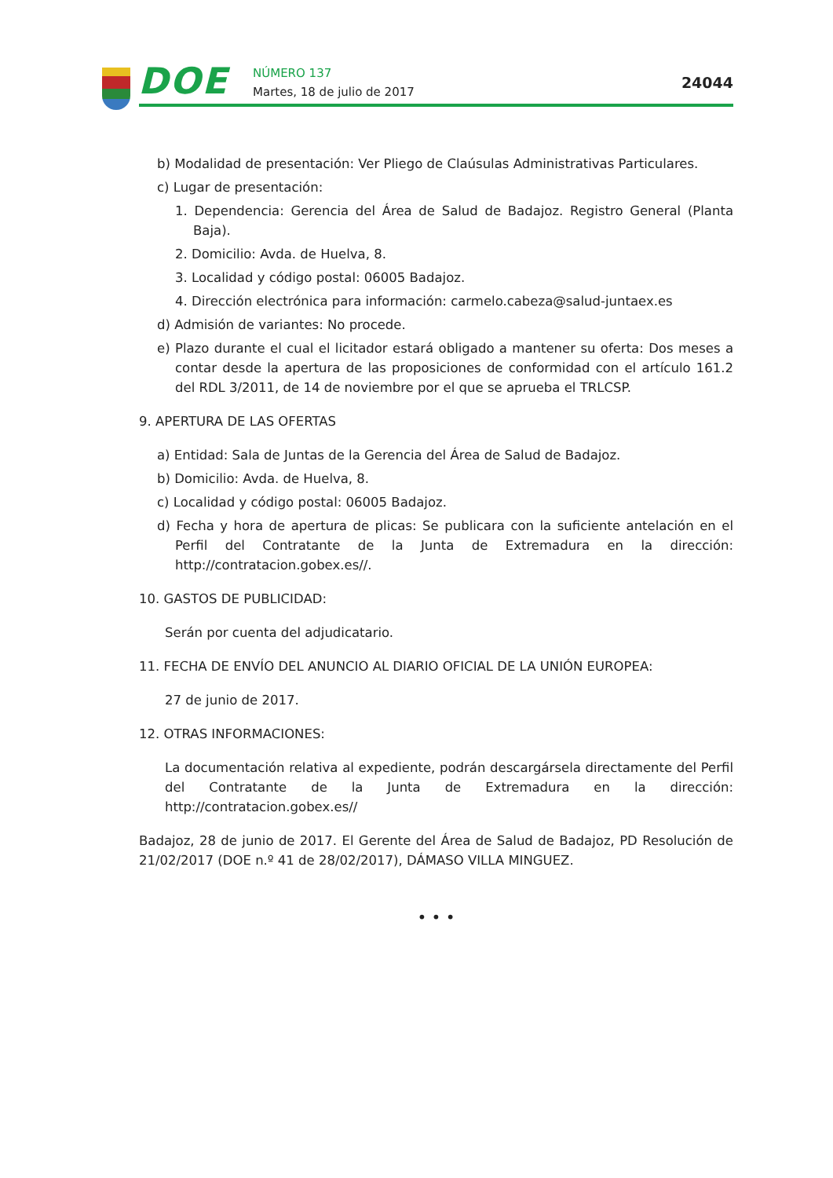DOE NÚMERO 137
Martes, 18 de julio de 2017
24044
b) Modalidad de presentación: Ver Pliego de Claúsulas Administrativas Particulares.
c) Lugar de presentación:
1. Dependencia: Gerencia del Área de Salud de Badajoz. Registro General (Planta Baja).
2. Domicilio: Avda. de Huelva, 8.
3. Localidad y código postal: 06005 Badajoz.
4. Dirección electrónica para información: carmelo.cabeza@salud-juntaex.es
d) Admisión de variantes: No procede.
e) Plazo durante el cual el licitador estará obligado a mantener su oferta: Dos meses a contar desde la apertura de las proposiciones de conformidad con el artículo 161.2 del RDL 3/2011, de 14 de noviembre por el que se aprueba el TRLCSP.
9. APERTURA DE LAS OFERTAS
a) Entidad: Sala de Juntas de la Gerencia del Área de Salud de Badajoz.
b) Domicilio: Avda. de Huelva, 8.
c) Localidad y código postal: 06005 Badajoz.
d) Fecha y hora de apertura de plicas: Se publicara con la suficiente antelación en el Perfil del Contratante de la Junta de Extremadura en la dirección: http://contratacion.gobex.es//.
10. GASTOS DE PUBLICIDAD:
Serán por cuenta del adjudicatario.
11. FECHA DE ENVÍO DEL ANUNCIO AL DIARIO OFICIAL DE LA UNIÓN EUROPEA:
27 de junio de 2017.
12. OTRAS INFORMACIONES:
La documentación relativa al expediente, podrán descargársela directamente del Perfil del Contratante de la Junta de Extremadura en la dirección: http://contratacion.gobex.es//
Badajoz, 28 de junio de 2017. El Gerente del Área de Salud de Badajoz, PD Resolución de 21/02/2017 (DOE n.º 41 de 28/02/2017), DÁMASO VILLA MINGUEZ.
• • •